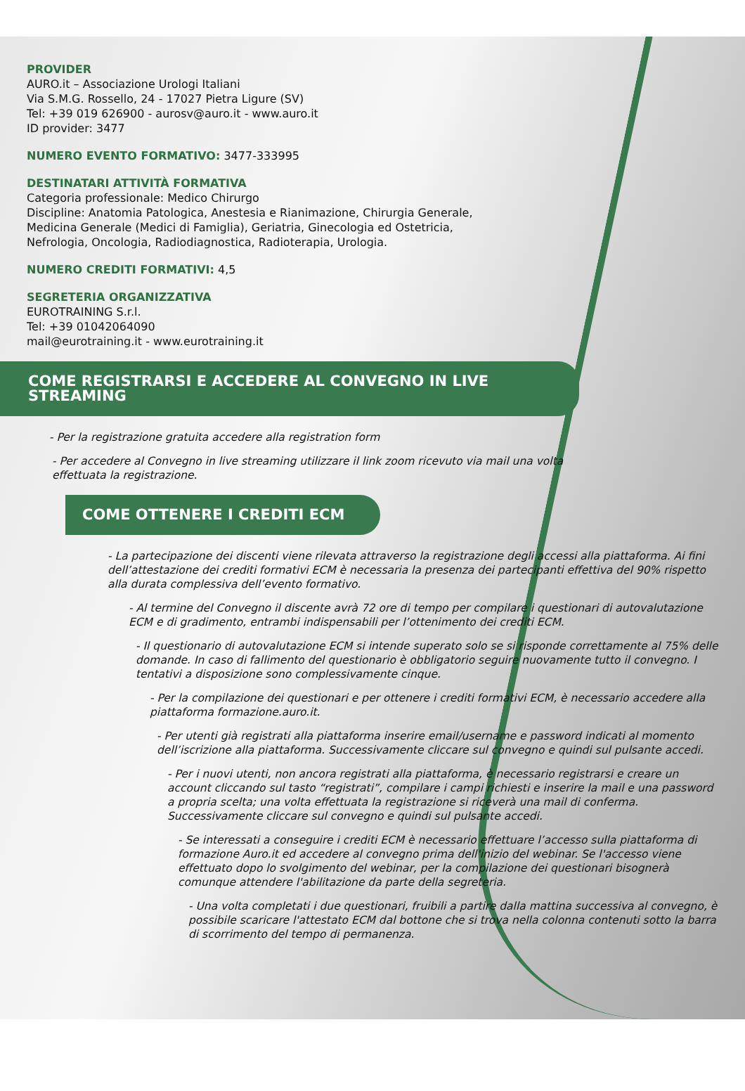PROVIDER
AURO.it – Associazione Urologi Italiani
Via S.M.G. Rossello, 24 - 17027 Pietra Ligure (SV)
Tel: +39 019 626900 - aurosv@auro.it - www.auro.it
ID provider: 3477
NUMERO EVENTO FORMATIVO: 3477-333995
DESTINATARI ATTIVITÀ FORMATIVA
Categoria professionale: Medico Chirurgo
Discipline: Anatomia Patologica, Anestesia e Rianimazione, Chirurgia Generale,
Medicina Generale (Medici di Famiglia), Geriatria, Ginecologia ed Ostetricia,
Nefrologia, Oncologia, Radiodiagnostica, Radioterapia, Urologia.
NUMERO CREDITI FORMATIVI: 4,5
SEGRETERIA ORGANIZZATIVA
EUROTRAINING S.r.l.
Tel: +39 01042064090
mail@eurotraining.it - www.eurotraining.it
COME REGISTRARSI E ACCEDERE AL CONVEGNO IN LIVE STREAMING
- Per la registrazione gratuita accedere alla registration form
- Per accedere al Convegno in live streaming utilizzare il link zoom ricevuto via mail una volta
effettuata la registrazione.
COME OTTENERE I CREDITI ECM
- La partecipazione dei discenti viene rilevata attraverso la registrazione degli accessi alla piattaforma. Ai fini dell’attestazione dei crediti formativi ECM è necessaria la presenza dei partecipanti effettiva del 90% rispetto alla durata complessiva dell’evento formativo.
- Al termine del Convegno il discente avrà 72 ore di tempo per compilare i questionari di autovalutazione ECM e di gradimento, entrambi indispensabili per l’ottenimento dei crediti ECM.
- Il questionario di autovalutazione ECM si intende superato solo se si risponde correttamente al 75% delle domande. In caso di fallimento del questionario è obbligatorio seguire nuovamente tutto il convegno. I tentativi a disposizione sono complessivamente cinque.
- Per la compilazione dei questionari e per ottenere i crediti formativi ECM, è necessario accedere alla piattaforma formazione.auro.it.
- Per utenti già registrati alla piattaforma inserire email/username e password indicati al momento dell’iscrizione alla piattaforma. Successivamente cliccare sul convegno e quindi sul pulsante accedi.
- Per i nuovi utenti, non ancora registrati alla piattaforma, è necessario registrarsi e creare un account cliccando sul tasto “registrati”, compilare i campi richiesti e inserire la mail e una password a propria scelta; una volta effettuata la registrazione si riceverà una mail di conferma. Successivamente cliccare sul convegno e quindi sul pulsante accedi.
- Se interessati a conseguire i crediti ECM è necessario effettuare l’accesso sulla piattaforma di formazione Auro.it ed accedere al convegno prima dell'inizio del webinar. Se l'accesso viene effettuato dopo lo svolgimento del webinar, per la compilazione dei questionari bisognerà comunque attendere l'abilitazione da parte della segreteria.
- Una volta completati i due questionari, fruibili a partire dalla mattina successiva al convegno, è possibile scaricare l'attestato ECM dal bottone che si trova nella colonna contenuti sotto la barra di scorrimento del tempo di permanenza.